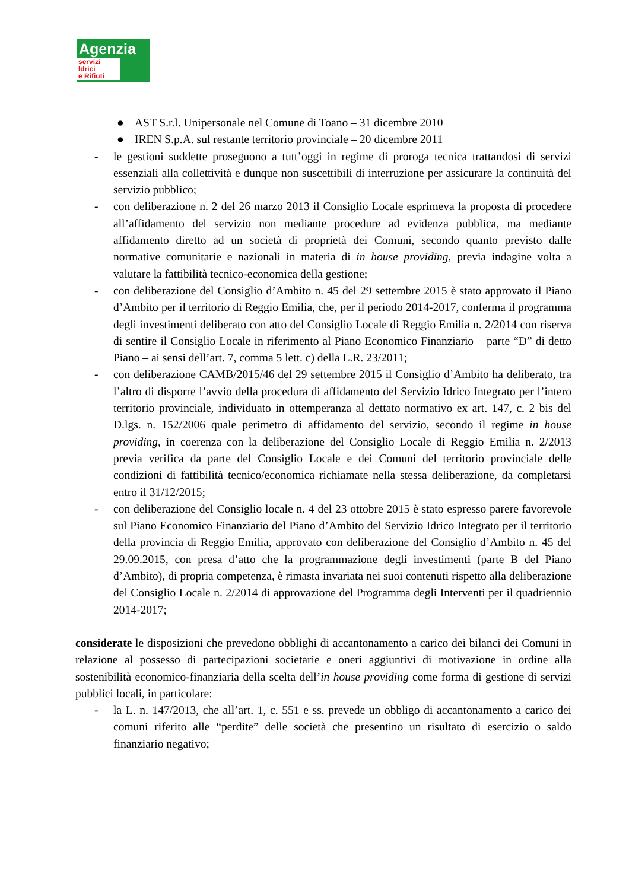Agenzia
servizi
Idrici
e Rifiuti
● AST S.r.l. Unipersonale nel Comune di Toano – 31 dicembre 2010
● IREN S.p.A. sul restante territorio provinciale – 20 dicembre 2011
- le gestioni suddette proseguono a tutt’oggi in regime di proroga tecnica trattandosi di servizi essenziali alla collettività e dunque non suscettibili di interruzione per assicurare la continuità del servizio pubblico;
- con deliberazione n. 2 del 26 marzo 2013 il Consiglio Locale esprimeva la proposta di procedere all’affidamento del servizio non mediante procedure ad evidenza pubblica, ma mediante affidamento diretto ad un società di proprietà dei Comuni, secondo quanto previsto dalle normative comunitarie e nazionali in materia di in house providing, previa indagine volta a valutare la fattibilità tecnico-economica della gestione;
- con deliberazione del Consiglio d’Ambito n. 45 del 29 settembre 2015 è stato approvato il Piano d’Ambito per il territorio di Reggio Emilia, che, per il periodo 2014-2017, conferma il programma degli investimenti deliberato con atto del Consiglio Locale di Reggio Emilia n. 2/2014 con riserva di sentire il Consiglio Locale in riferimento al Piano Economico Finanziario – parte “D” di detto Piano – ai sensi dell’art. 7, comma 5 lett. c) della L.R. 23/2011;
- con deliberazione CAMB/2015/46 del 29 settembre 2015 il Consiglio d’Ambito ha deliberato, tra l’altro di disporre l’avvio della procedura di affidamento del Servizio Idrico Integrato per l’intero territorio provinciale, individuato in ottemperanza al dettato normativo ex art. 147, c. 2 bis del D.lgs. n. 152/2006 quale perimetro di affidamento del servizio, secondo il regime in house providing, in coerenza con la deliberazione del Consiglio Locale di Reggio Emilia n. 2/2013 previa verifica da parte del Consiglio Locale e dei Comuni del territorio provinciale delle condizioni di fattibilità tecnico/economica richiamate nella stessa deliberazione, da completarsi entro il 31/12/2015;
- con deliberazione del Consiglio locale n. 4 del 23 ottobre 2015 è stato espresso parere favorevole sul Piano Economico Finanziario del Piano d’Ambito del Servizio Idrico Integrato per il territorio della provincia di Reggio Emilia, approvato con deliberazione del Consiglio d’Ambito n. 45 del 29.09.2015, con presa d’atto che la programmazione degli investimenti (parte B del Piano d’Ambito), di propria competenza, è rimasta invariata nei suoi contenuti rispetto alla deliberazione del Consiglio Locale n. 2/2014 di approvazione del Programma degli Interventi per il quadriennio 2014-2017;
considerate le disposizioni che prevedono obblighi di accantonamento a carico dei bilanci dei Comuni in relazione al possesso di partecipazioni societarie e oneri aggiuntivi di motivazione in ordine alla sostenibilità economico-finanziaria della scelta dell’in house providing come forma di gestione di servizi pubblici locali, in particolare:
- la L. n. 147/2013, che all’art. 1, c. 551 e ss. prevede un obbligo di accantonamento a carico dei comuni riferito alle “perdite” delle società che presentino un risultato di esercizio o saldo finanziario negativo;